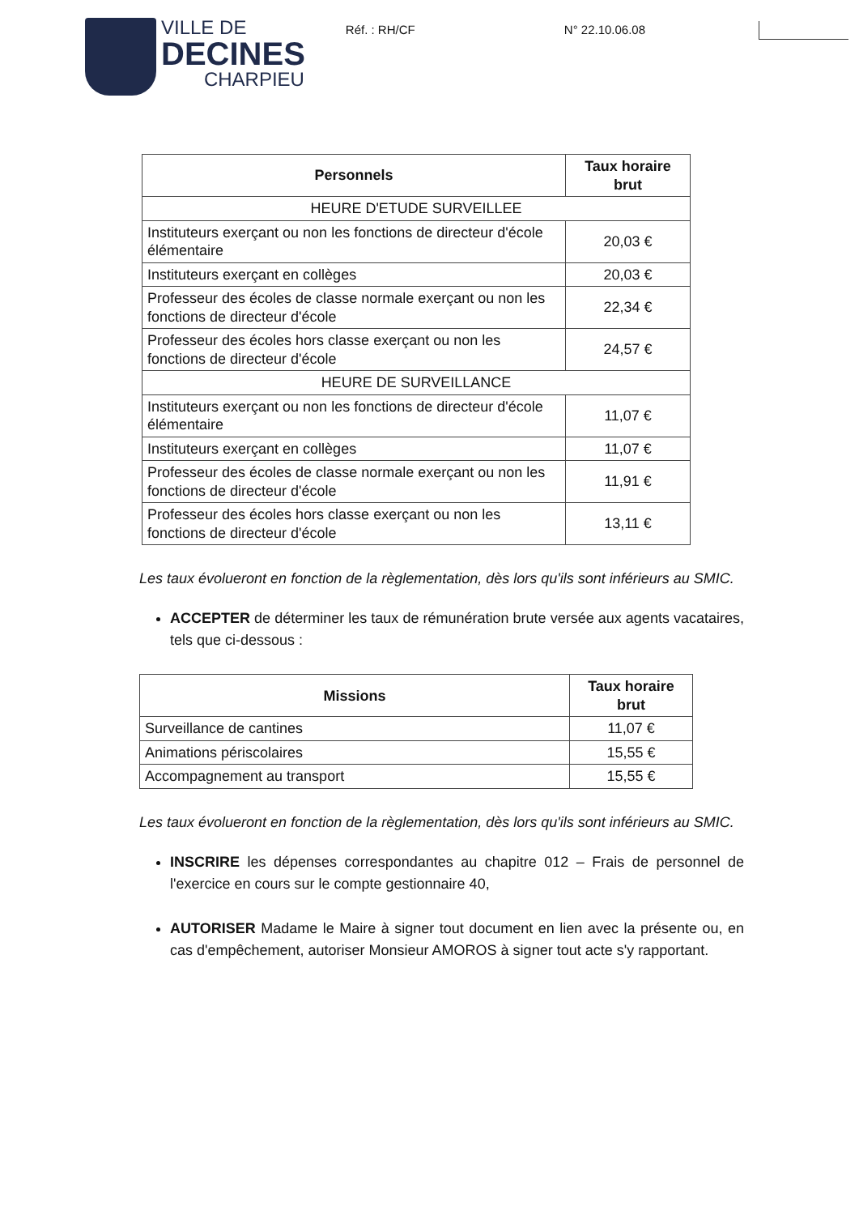VILLE DE
DECINES
CHARPIEU
Réf. : RH/CF N° 22.10.06.08
| Personnels | Taux horaire brut |
| --- | --- |
| HEURE D'ETUDE SURVEILLEE | |
| Instituteurs exerçant ou non les fonctions de directeur d'école élémentaire | 20,03 € |
| Instituteurs exerçant en collèges | 20,03 € |
| Professeur des écoles de classe normale exerçant ou non les fonctions de directeur d'école | 22,34 € |
| Professeur des écoles hors classe exerçant ou non les fonctions de directeur d'école | 24,57 € |
| HEURE DE SURVEILLANCE | |
| Instituteurs exerçant ou non les fonctions de directeur d'école élémentaire | 11,07 € |
| Instituteurs exerçant en collèges | 11,07 € |
| Professeur des écoles de classe normale exerçant ou non les fonctions de directeur d'école | 11,91 € |
| Professeur des écoles hors classe exerçant ou non les fonctions de directeur d'école | 13,11 € |
Les taux évolueront en fonction de la règlementation, dès lors qu'ils sont inférieurs au SMIC.
ACCEPTER de déterminer les taux de rémunération brute versée aux agents vacataires, tels que ci-dessous :
| Missions | Taux horaire brut |
| --- | --- |
| Surveillance de cantines | 11,07 € |
| Animations périscolaires | 15,55 € |
| Accompagnement au transport | 15,55 € |
Les taux évolueront en fonction de la règlementation, dès lors qu'ils sont inférieurs au SMIC.
INSCRIRE les dépenses correspondantes au chapitre 012 – Frais de personnel de l'exercice en cours sur le compte gestionnaire 40,
AUTORISER Madame le Maire à signer tout document en lien avec la présente ou, en cas d'empêchement, autoriser Monsieur AMOROS à signer tout acte s'y rapportant.